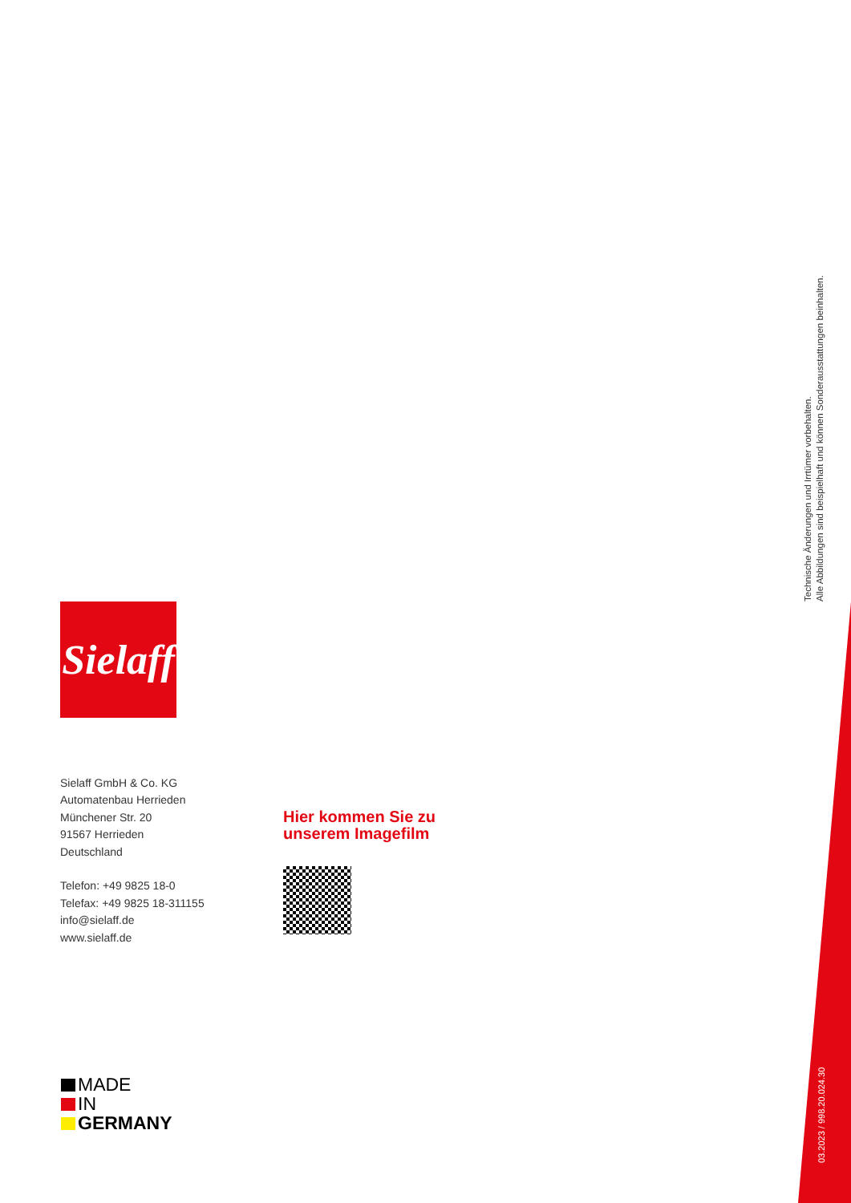Technische Änderungen und Irrtümer vorbehalten.
Alle Abbildungen sind beispielhaft und können Sonderausstattungen beinhalten.
03.2023 / 998.20.024.30
Sielaff
Sielaff GmbH & Co. KG
Automatenbau Herrieden
Münchener Str. 20
91567 Herrieden
Deutschland
Telefon: +49 9825 18-0
Telefax: +49 9825 18-311155
info@sielaff.de
www.sielaff.de
Hier kommen Sie zu
unserem Imagefilm
MADE
IN
GERMANY